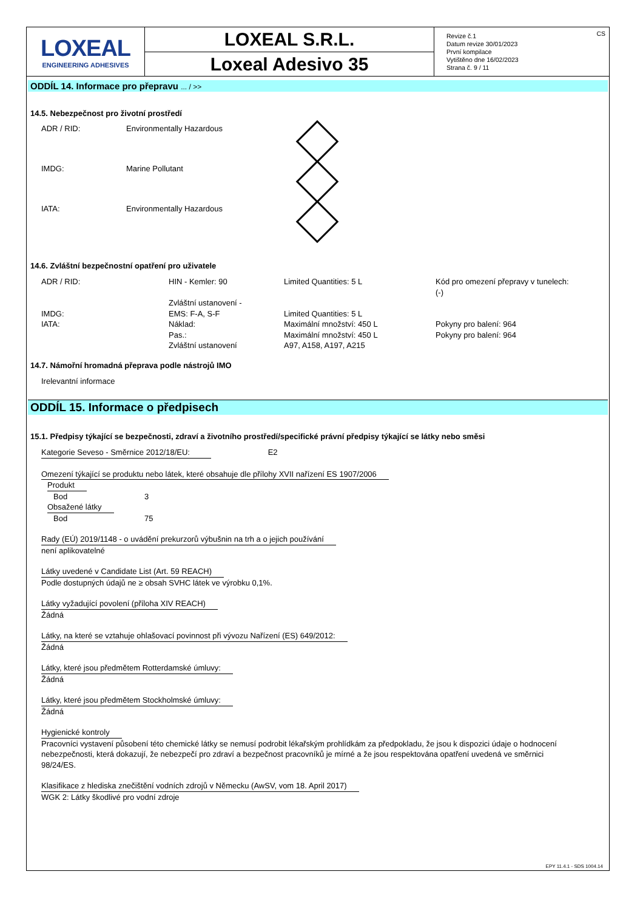LOXEAL
ENGINEERING ADHESIVES
LOXEAL S.R.L.
Loxeal Adesivo 35
Revize č.1
Datum revize 30/01/2023
První kompilace
Vytištěno dne 16/02/2023
Strana č. 9 / 11
CS
ODDÍL 14. Informace pro přepravu ... / >>
14.5. Nebezpečnost pro životní prostředí
ADR / RID: Environmentally Hazardous
IMDG: Marine Pollutant
IATA: Environmentally Hazardous
14.6. Zvláštní bezpečnostní opatření pro uživatele
| ADR / RID: | HIN - Kemler: 90 | Limited Quantities: 5 L | Kód pro omezení přepravy v tunelech: (-) |
| | Zvláštní ustanovení - | | |
| IMDG: | EMS: F-A, S-F | Limited Quantities: 5 L | |
| IATA: | Náklad: | Maximální množství: 450 L | Pokyny pro balení: 964 |
| | Pas.: | Maximální množství: 450 L | Pokyny pro balení: 964 |
| | Zvláštní ustanovení | A97, A158, A197, A215 | |
14.7. Námořní hromadná přeprava podle nástrojů IMO
Irelevantní informace
ODDÍL 15. Informace o předpisech
15.1. Předpisy týkající se bezpečnosti, zdraví a životního prostředí/specifické právní předpisy týkající se látky nebo směsi
Kategorie Seveso - Směrnice 2012/18/EU: E2
Omezení týkající se produktu nebo látek, které obsahuje dle přílohy XVII nařízení ES 1907/2006
| Produkt | |
| Bod | 3 |
| Obsažené látky | |
| Bod | 75 |
Rady (EÚ) 2019/1148 - o uvádění prekurzorů výbušnin na trh a o jejich používání
není aplikovatelné
Látky uvedené v Candidate List (Art. 59 REACH)
Podle dostupných údajů ne ≥ obsah SVHC látek ve výrobku 0,1%.
Látky vyžadující povolení (příloha XIV REACH)
Žádná
Látky, na které se vztahuje ohlašovací povinnost při vývozu Nařízení (ES) 649/2012:
Žádná
Látky, které jsou předmětem Rotterdamské úmluvy:
Žádná
Látky, které jsou předmětem Stockholmské úmluvy:
Žádná
Hygienické kontroly
Pracovníci vystavení působení této chemické látky se nemusí podrobit lékařským prohlídkám za předpokladu, že jsou k dispozici údaje o hodnocení nebezpečnosti, která dokazují, že nebezpečí pro zdraví a bezpečnost pracovníků je mírné a že jsou respektována opatření uvedená ve směrnici 98/24/ES.
Klasifikace z hlediska znečištění vodních zdrojů v Německu (AwSV, vom 18. April 2017)
WGK 2: Látky škodlivé pro vodní zdroje
EPY 11.4.1 - SDS 1004.14